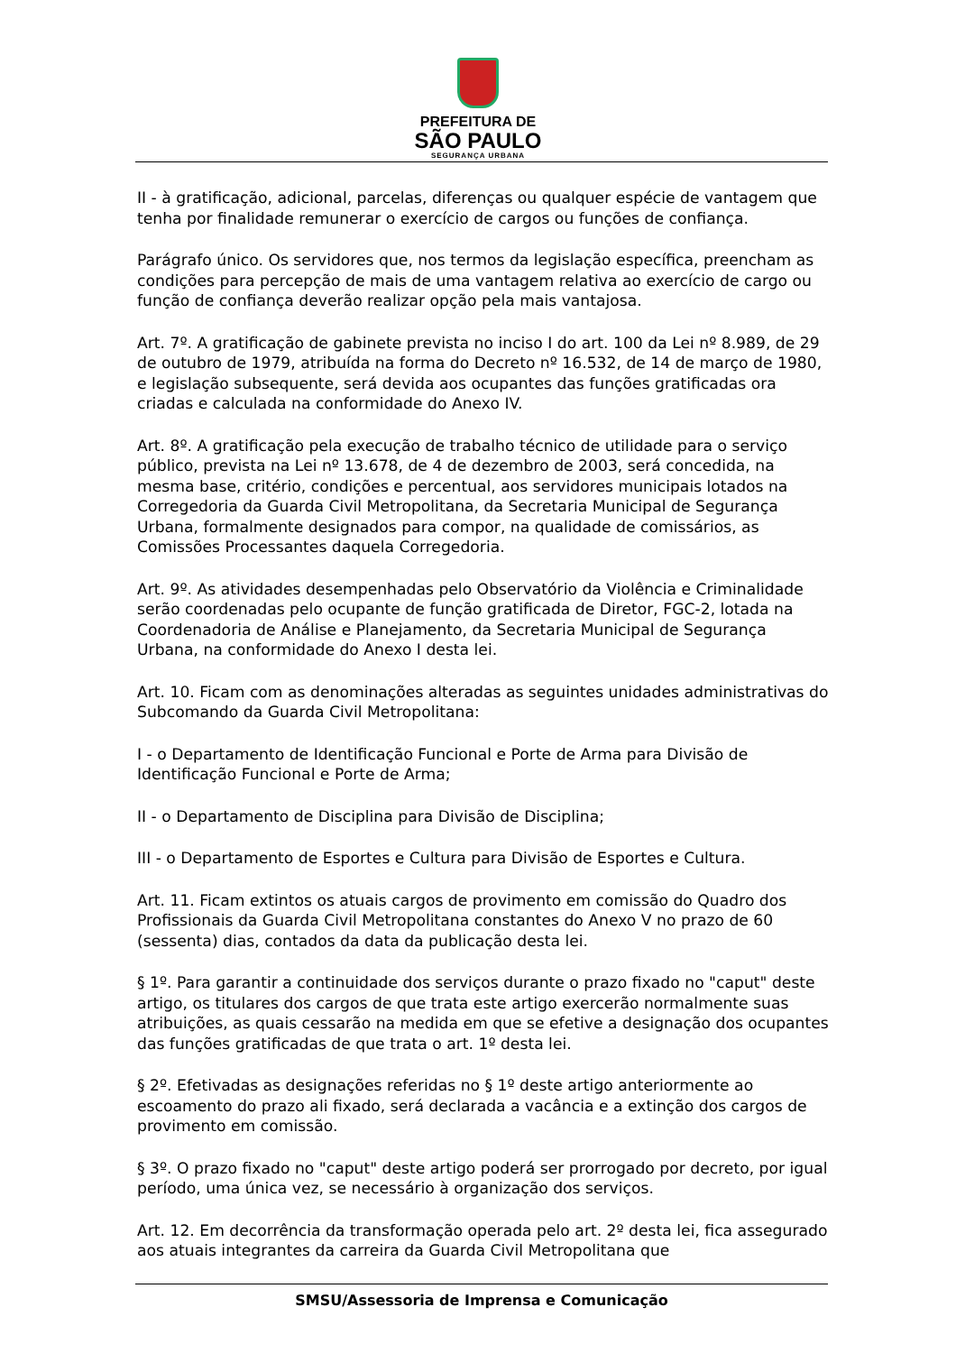PREFEITURA DE
SÃO PAULO
SEGURANÇA URBANA
II - à gratificação, adicional, parcelas, diferenças ou qualquer espécie de vantagem que tenha por finalidade remunerar o exercício de cargos ou funções de confiança.
Parágrafo único. Os servidores que, nos termos da legislação específica, preencham as condições para percepção de mais de uma vantagem relativa ao exercício de cargo ou função de confiança deverão realizar opção pela mais vantajosa.
Art. 7º. A gratificação de gabinete prevista no inciso I do art. 100 da Lei nº 8.989, de 29 de outubro de 1979, atribuída na forma do Decreto nº 16.532, de 14 de março de 1980, e legislação subsequente, será devida aos ocupantes das funções gratificadas ora criadas e calculada na conformidade do Anexo IV.
Art. 8º. A gratificação pela execução de trabalho técnico de utilidade para o serviço público, prevista na Lei nº 13.678, de 4 de dezembro de 2003, será concedida, na mesma base, critério, condições e percentual, aos servidores municipais lotados na Corregedoria da Guarda Civil Metropolitana, da Secretaria Municipal de Segurança Urbana, formalmente designados para compor, na qualidade de comissários, as Comissões Processantes daquela Corregedoria.
Art. 9º. As atividades desempenhadas pelo Observatório da Violência e Criminalidade serão coordenadas pelo ocupante de função gratificada de Diretor, FGC-2, lotada na Coordenadoria de Análise e Planejamento, da Secretaria Municipal de Segurança Urbana, na conformidade do Anexo I desta lei.
Art. 10. Ficam com as denominações alteradas as seguintes unidades administrativas do Subcomando da Guarda Civil Metropolitana:
I - o Departamento de Identificação Funcional e Porte de Arma para Divisão de Identificação Funcional e Porte de Arma;
II - o Departamento de Disciplina para Divisão de Disciplina;
III - o Departamento de Esportes e Cultura para Divisão de Esportes e Cultura.
Art. 11. Ficam extintos os atuais cargos de provimento em comissão do Quadro dos Profissionais da Guarda Civil Metropolitana constantes do Anexo V no prazo de 60 (sessenta) dias, contados da data da publicação desta lei.
§ 1º. Para garantir a continuidade dos serviços durante o prazo fixado no "caput" deste artigo, os titulares dos cargos de que trata este artigo exercerão normalmente suas atribuições, as quais cessarão na medida em que se efetive a designação dos ocupantes das funções gratificadas de que trata o art. 1º desta lei.
§ 2º. Efetivadas as designações referidas no § 1º deste artigo anteriormente ao escoamento do prazo ali fixado, será declarada a vacância e a extinção dos cargos de provimento em comissão.
§ 3º. O prazo fixado no "caput" deste artigo poderá ser prorrogado por decreto, por igual período, uma única vez, se necessário à organização dos serviços.
Art. 12. Em decorrência da transformação operada pelo art. 2º desta lei, fica assegurado aos atuais integrantes da carreira da Guarda Civil Metropolitana que
SMSU/Assessoria de Imprensa e Comunicação